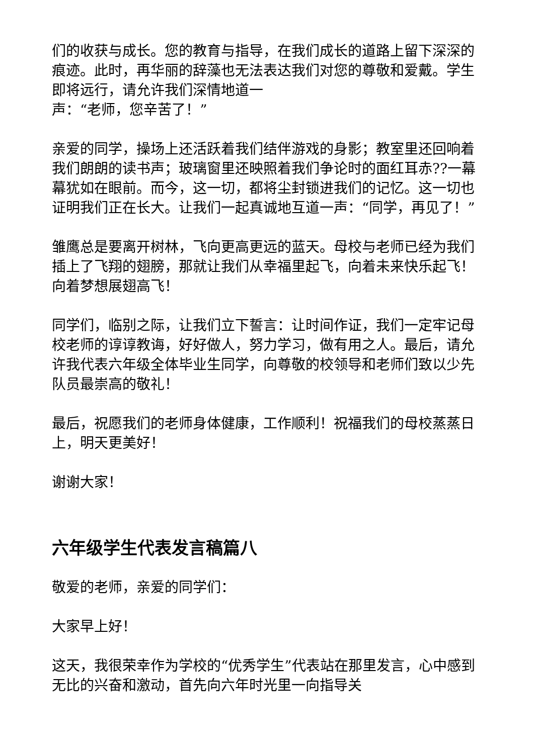们的收获与成长。您的教育与指导，在我们成长的道路上留下深深的痕迹。此时，再华丽的辞藻也无法表达我们对您的尊敬和爱戴。学生即将远行，请允许我们深情地道一
声：“老师，您辛苦了！”
亲爱的同学，操场上还活跃着我们结伴游戏的身影；教室里还回响着我们朗朗的读书声；玻璃窗里还映照着我们争论时的面红耳赤??一幕幕犹如在眼前。而今，这一切，都将尘封锁进我们的记忆。这一切也证明我们正在长大。让我们一起真诚地互道一声：“同学，再见了！”
雏鹰总是要离开树林，飞向更高更远的蓝天。母校与老师已经为我们插上了飞翔的翅膀，那就让我们从幸福里起飞，向着未来快乐起飞！向着梦想展翅高飞！
同学们，临别之际，让我们立下誓言：让时间作证，我们一定牢记母校老师的谆谆教诲，好好做人，努力学习，做有用之人。最后，请允许我代表六年级全体毕业生同学，向尊敬的校领导和老师们致以少先队员最崇高的敬礼！
最后，祝愿我们的老师身体健康，工作顺利！祝福我们的母校蒸蒸日上，明天更美好！
谢谢大家！
六年级学生代表发言稿篇八
敬爱的老师，亲爱的同学们：
大家早上好！
这天，我很荣幸作为学校的“优秀学生”代表站在那里发言，心中感到无比的兴奋和激动，首先向六年时光里一向指导关